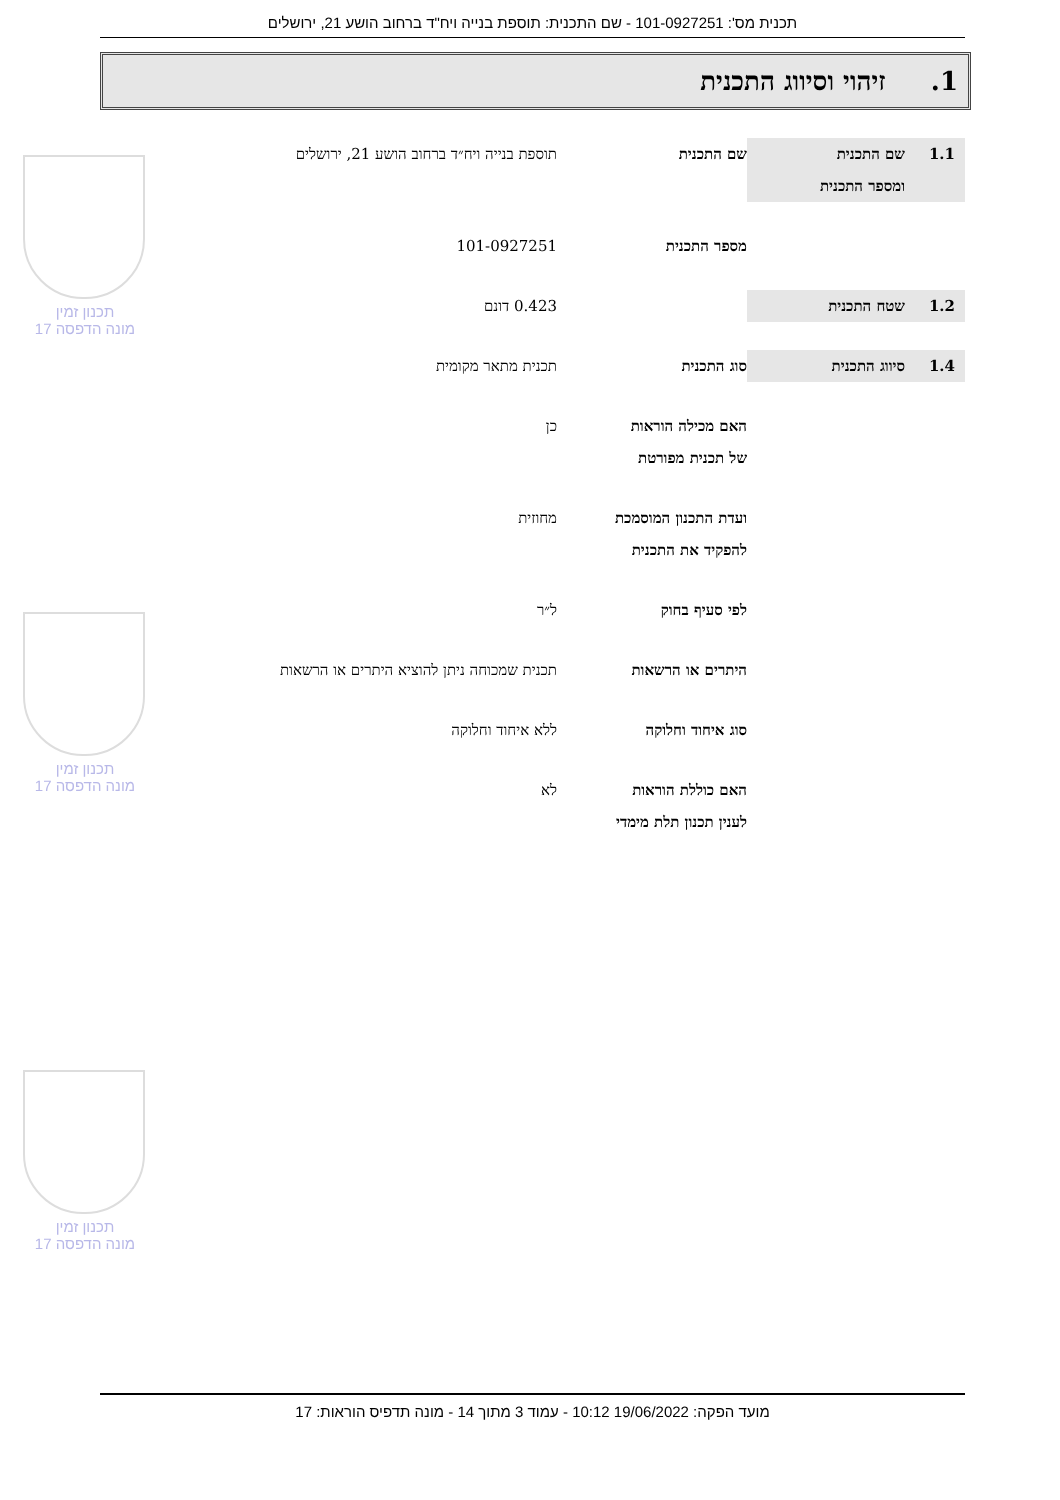תכנית מס': 101-0927251 - שם התכנית: תוספת בנייה ויח"ד ברחוב הושע 21, ירושלים
1. זיהוי וסיווג התכנית
1.1 שם התכנית
ומספר התכנית
שם התכנית תוספת בנייה ויח״ד ברחוב הושע 21, ירושלים
מספר התכנית 101-0927251
1.2 שטח התכנית 0.423 דונם
1.4 סיווג התכנית סוג התכנית תכנית מתאר מקומית
האם מכילה הוראות
של תכנית מפורטת
כן
ועדת התכנון המוסמכת
להפקיד את התכנית
מחוזית
לפי סעיף בחוק ל״ר
היתרים או הרשאות תכנית שמכוחה ניתן להוציא היתרים או הרשאות
סוג איחוד וחלוקה ללא איחוד וחלוקה
האם כוללת הוראות
לענין תכנון תלת מימדי
לא
תכנון זמין
מונה הדפסה 17
תכנון זמין
מונה הדפסה 17
תכנון זמין
מונה הדפסה 17
מועד הפקה: 19/06/2022 10:12 - עמוד 3 מתוך 14 - מונה תדפיס הוראות: 17